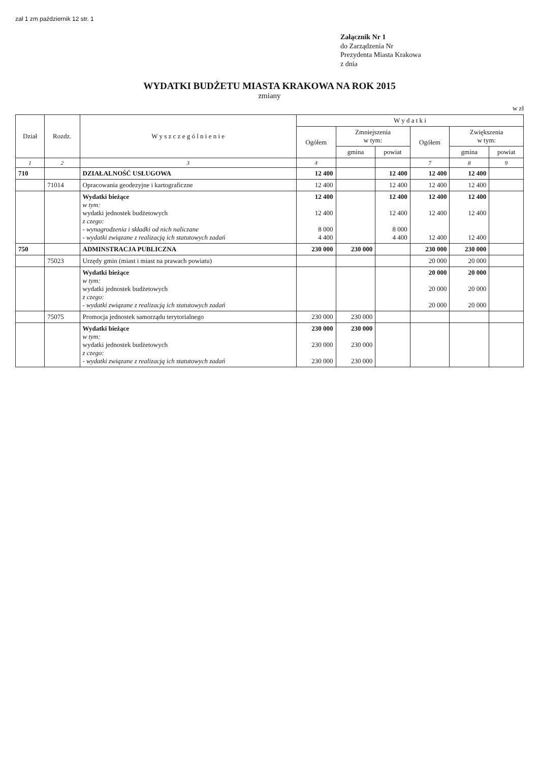zał 1 zm październik 12 str. 1
Załącznik Nr 1
do Zarządzenia Nr
Prezydenta Miasta Krakowa
z dnia
WYDATKI BUDŻETU MIASTA KRAKOWA NA ROK 2015
zmiany
w zł
| Dział | Rozdz. | W y s z c z e g ó l n i e n i e | W y d a t k i | | | | | |
| --- | --- | --- | --- | --- | --- | --- | --- | --- |
| | | | Ogółem | Zmniejszenia w tym: | | Ogółem | Zwiększenia w tym: | |
| | | | | gmina | powiat | | gmina | powiat |
| 1 | 2 | 3 | 4 | | | 7 | 8 | 9 |
| 710 | | DZIAŁALNOŚĆ USŁUGOWA | 12 400 | | 12 400 | 12 400 | 12 400 | |
| | 71014 | Opracowania geodezyjne i kartograficzne | 12 400 | | 12 400 | 12 400 | 12 400 | |
| | | Wydatki bieżące w tym: wydatki jednostek budżetowych z czego: - wynagrodzenia i składki od nich naliczane - wydatki związane z realizacją ich statutowych zadań | 12 400 12 400 8 000 4 400 | | 12 400 12 400 8 000 4 400 | 12 400 12 400 12 400 | 12 400 12 400 12 400 | |
| 750 | | ADMINSTRACJA PUBLICZNA | 230 000 | 230 000 | | 230 000 | 230 000 | |
| | 75023 | Urzędy gmin (miast i miast na prawach powiatu) | | | | 20 000 | 20 000 | |
| | | Wydatki bieżące w tym: wydatki jednostek budżetowych z czego: - wydatki związane z realizacją ich statutowych zadań | | | | 20 000 20 000 20 000 | 20 000 20 000 20 000 | |
| | 75075 | Promocja jednostek samorządu terytorialnego | 230 000 | 230 000 | | | | |
| | | Wydatki bieżące w tym: wydatki jednostek budżetowych z czego: - wydatki związane z realizacją ich statutowych zadań | 230 000 230 000 230 000 | 230 000 230 000 230 000 | | | | |